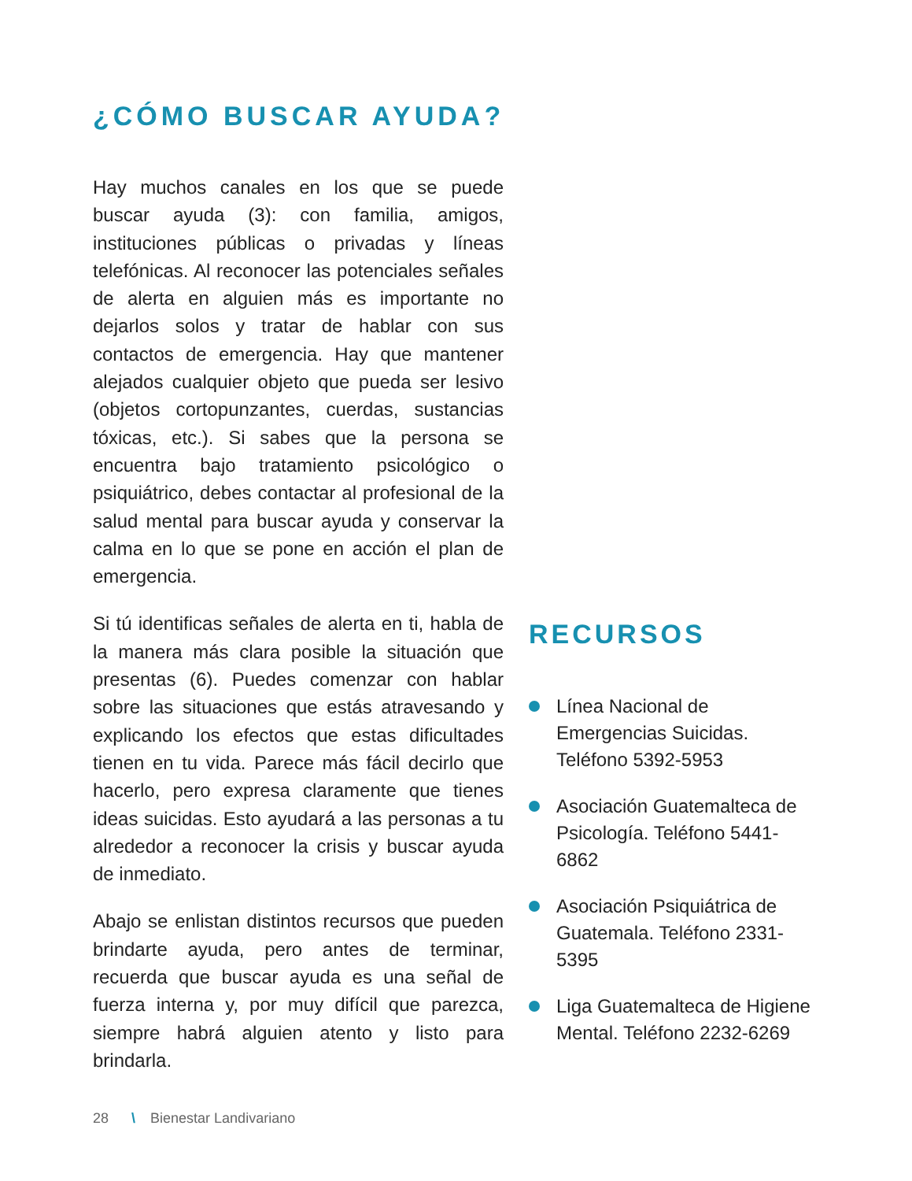¿CÓMO BUSCAR AYUDA?
Hay muchos canales en los que se puede buscar ayuda (3): con familia, amigos, instituciones públicas o privadas y líneas telefónicas. Al reconocer las potenciales señales de alerta en alguien más es importante no dejarlos solos y tratar de hablar con sus contactos de emergencia. Hay que mantener alejados cualquier objeto que pueda ser lesivo (objetos cortopunzantes, cuerdas, sustancias tóxicas, etc.). Si sabes que la persona se encuentra bajo tratamiento psicológico o psiquiátrico, debes contactar al profesional de la salud mental para buscar ayuda y conservar la calma en lo que se pone en acción el plan de emergencia.
Si tú identificas señales de alerta en ti, habla de la manera más clara posible la situación que presentas (6). Puedes comenzar con hablar sobre las situaciones que estás atravesando y explicando los efectos que estas dificultades tienen en tu vida. Parece más fácil decirlo que hacerlo, pero expresa claramente que tienes ideas suicidas. Esto ayudará a las personas a tu alrededor a reconocer la crisis y buscar ayuda de inmediato.
Abajo se enlistan distintos recursos que pueden brindarte ayuda, pero antes de terminar, recuerda que buscar ayuda es una señal de fuerza interna y, por muy difícil que parezca, siempre habrá alguien atento y listo para brindarla.
RECURSOS
Línea Nacional de Emergencias Suicidas. Teléfono 5392-5953
Asociación Guatemalteca de Psicología. Teléfono 5441-6862
Asociación Psiquiátrica de Guatemala. Teléfono 2331-5395
Liga Guatemalteca de Higiene Mental. Teléfono 2232-6269
28 \ Bienestar Landivariano